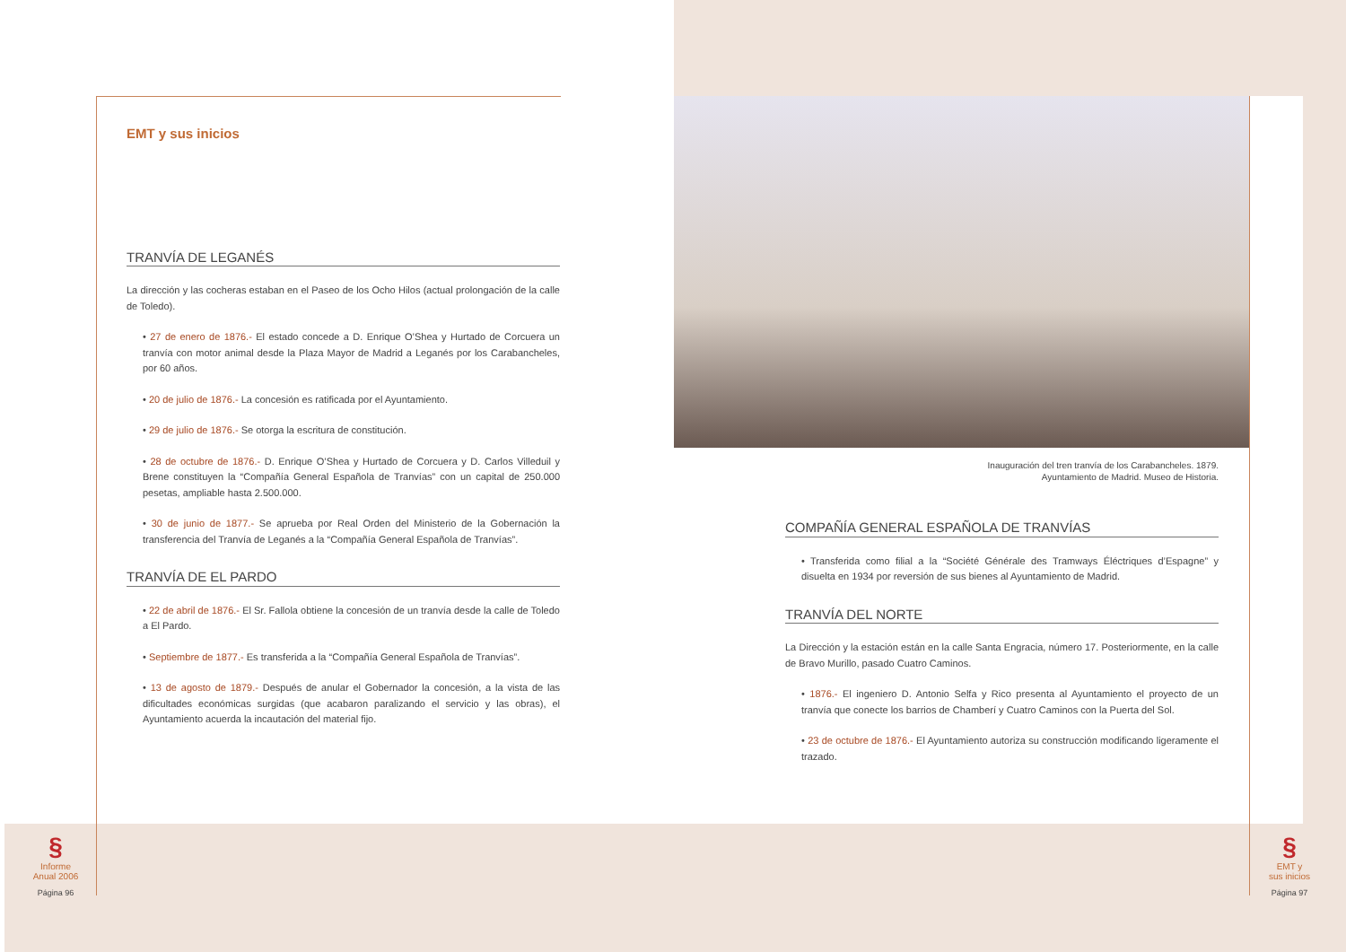EMT y sus inicios
TRANVÍA DE LEGANÉS
La dirección y las cocheras estaban en el Paseo de los Ocho Hilos (actual prolongación de la calle de Toledo).
• 27 de enero de 1876.- El estado concede a D. Enrique O’Shea y Hurtado de Corcuera un tranvía con motor animal desde la Plaza Mayor de Madrid a Leganés por los Carabancheles, por 60 años.
• 20 de julio de 1876.- La concesión es ratificada por el Ayuntamiento.
• 29 de julio de 1876.- Se otorga la escritura de constitución.
• 28 de octubre de 1876.- D. Enrique O’Shea y Hurtado de Corcuera y D. Carlos Villeduil y Brene constituyen la “Compañía General Española de Tranvías” con un capital de 250.000 pesetas, ampliable hasta 2.500.000.
• 30 de junio de 1877.- Se aprueba por Real Orden del Ministerio de la Gobernación la transferencia del Tranvía de Leganés a la “Compañía General Española de Tranvías”.
TRANVÍA DE EL PARDO
• 22 de abril de 1876.- El Sr. Fallola obtiene la concesión de un tranvía desde la calle de Toledo a El Pardo.
• Septiembre de 1877.- Es transferida a la “Compañía General Española de Tranvías”.
• 13 de agosto de 1879.- Después de anular el Gobernador la concesión, a la vista de las dificultades económicas surgidas (que acabaron paralizando el servicio y las obras), el Ayuntamiento acuerda la incautación del material fijo.
Inauguración del tren tranvía de los Carabancheles. 1879.
Ayuntamiento de Madrid. Museo de Historia.
COMPAÑÍA GENERAL ESPAÑOLA DE TRANVÍAS
• Transferida como filial a la “Société Générale des Tramways Éléctriques d’Espagne” y disuelta en 1934 por reversión de sus bienes al Ayuntamiento de Madrid.
TRANVÍA DEL NORTE
La Dirección y la estación están en la calle Santa Engracia, número 17. Posteriormente, en la calle de Bravo Murillo, pasado Cuatro Caminos.
• 1876.- El ingeniero D. Antonio Selfa y Rico presenta al Ayuntamiento el proyecto de un tranvía que conecte los barrios de Chamberí y Cuatro Caminos con la Puerta del Sol.
• 23 de octubre de 1876.- El Ayuntamiento autoriza su construcción modificando ligeramente el trazado.
§
Informe
Anual 2006
Página 96
§
EMT y
sus inicios
Página 97